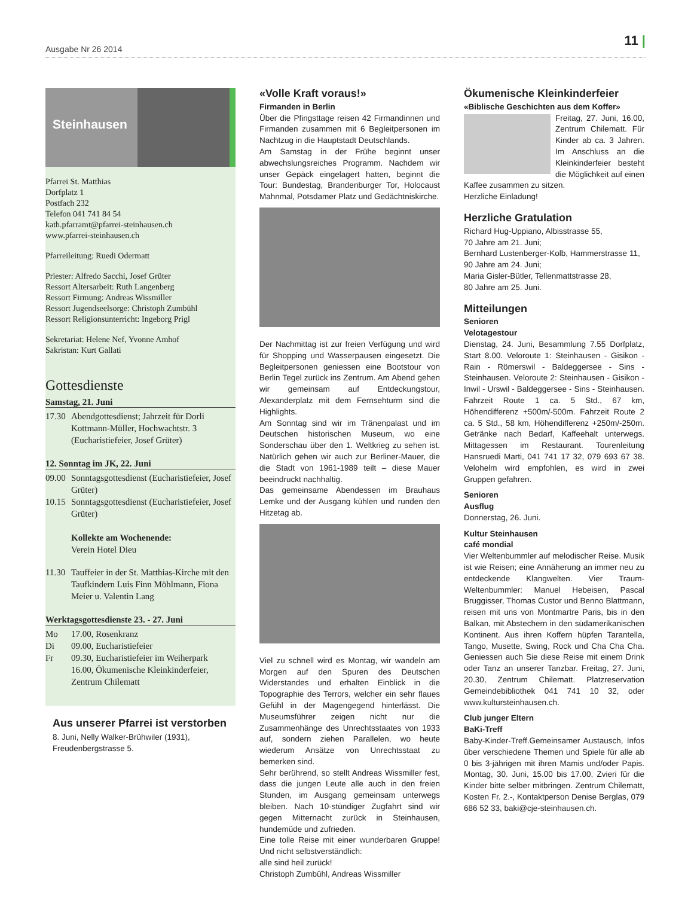Ausgabe Nr 26 2014
11 |
Steinhausen
Pfarrei St. Matthias
Dorfplatz 1
Postfach 232
Telefon 041 741 84 54
kath.pfarramt@pfarrei-steinhausen.ch
www.pfarrei-steinhausen.ch
Pfarreileitung: Ruedi Odermatt
Priester: Alfredo Sacchi, Josef Grüter
Ressort Altersarbeit: Ruth Langenberg
Ressort Firmung: Andreas Wissmiller
Ressort Jugendseelsorge: Christoph Zumbühl
Ressort Religionsunterricht: Ingeborg Prigl
Sekretariat: Helene Nef, Yvonne Amhof
Sakristan: Kurt Gallati
Gottesdienste
Samstag, 21. Juni
17.30
Abendgottesdienst; Jahrzeit für Dorli Kottmann-Müller, Hochwachtstr. 3 (Eucharistiefeier, Josef Grüter)
12. Sonntag im JK, 22. Juni
09.00
Sonntagsgottesdienst (Eucharistiefeier, Josef Grüter)
10.15
Sonntagsgottesdienst (Eucharistiefeier, Josef Grüter)
Kollekte am Wochenende:
Verein Hotel Dieu
11.30
Tauffeier in der St. Matthias-Kirche mit den Taufkindern Luis Finn Möhlmann, Fiona Meier u. Valentin Lang
Werktagsgottesdienste 23. - 27. Juni
Mo 17.00, Rosenkranz
Di 09.00, Eucharistiefeier
Fr 09.30, Eucharistiefeier im Weiherpark
16.00, Ökumenische Kleinkinderfeier, Zentrum Chilematt
Aus unserer Pfarrei ist verstorben
8. Juni, Nelly Walker-Brühwiler (1931), Freudenbergstrasse 5.
«Volle Kraft voraus!»
Firmanden in Berlin
Über die Pfingsttage reisen 42 Firmandinnen und Firmanden zusammen mit 6 Begleitpersonen im Nachtzug in die Hauptstadt Deutschlands.
Am Samstag in der Frühe beginnt unser abwechslungsreiches Programm. Nachdem wir unser Gepäck eingelagert hatten, beginnt die Tour: Bundestag, Brandenburger Tor, Holocaust Mahnmal, Potsdamer Platz und Gedächtniskirche.
Der Nachmittag ist zur freien Verfügung und wird für Shopping und Wasserpausen eingesetzt. Die Begleitpersonen geniessen eine Bootstour von Berlin Tegel zurück ins Zentrum. Am Abend gehen wir gemeinsam auf Entdeckungstour, Alexanderplatz mit dem Fernsehturm sind die Highlights.
Am Sonntag sind wir im Tränenpalast und im Deutschen historischen Museum, wo eine Sonderschau über den 1. Weltkrieg zu sehen ist. Natürlich gehen wir auch zur Berliner-Mauer, die die Stadt von 1961-1989 teilt – diese Mauer beeindruckt nachhaltig.
Das gemeinsame Abendessen im Brauhaus Lemke und der Ausgang kühlen und runden den Hitzetag ab.
Viel zu schnell wird es Montag, wir wandeln am Morgen auf den Spuren des Deutschen Widerstandes und erhalten Einblick in die Topographie des Terrors, welcher ein sehr flaues Gefühl in der Magengegend hinterlässt. Die Museumsführer zeigen nicht nur die Zusammenhänge des Unrechtsstaates von 1933 auf, sondern ziehen Parallelen, wo heute wiederum Ansätze von Unrechtsstaat zu bemerken sind.
Sehr berührend, so stellt Andreas Wissmiller fest, dass die jungen Leute alle auch in den freien Stunden, im Ausgang gemeinsam unterwegs bleiben. Nach 10-stündiger Zugfahrt sind wir gegen Mitternacht zurück in Steinhausen, hundemüde und zufrieden.
Eine tolle Reise mit einer wunderbaren Gruppe! Und nicht selbstverständlich:
alle sind heil zurück!
Christoph Zumbühl, Andreas Wissmiller
Ökumenische Kleinkinderfeier
«Biblische Geschichten aus dem Koffer»
Freitag, 27. Juni, 16.00, Zentrum Chilematt. Für Kinder ab ca. 3 Jahren. Im Anschluss an die Kleinkinderfeier besteht die Möglichkeit auf einen Kaffee zusammen zu sitzen.
Herzliche Einladung!
Herzliche Gratulation
Richard Hug-Uppiano, Albisstrasse 55,
70 Jahre am 21. Juni;
Bernhard Lustenberger-Kolb, Hammerstrasse 11,
90 Jahre am 24. Juni;
Maria Gisler-Bütler, Tellenmattstrasse 28,
80 Jahre am 25. Juni.
Mitteilungen
Senioren
Velotagestour
Dienstag, 24. Juni, Besammlung 7.55 Dorfplatz, Start 8.00. Veloroute 1: Steinhausen - Gisikon - Rain - Römerswil - Baldeggersee - Sins - Steinhausen. Veloroute 2: Steinhausen - Gisikon - Inwil - Urswil - Baldeggersee - Sins - Steinhausen. Fahrzeit Route 1 ca. 5 Std., 67 km, Höhendifferenz +500m/-500m. Fahrzeit Route 2 ca. 5 Std., 58 km, Höhendifferenz +250m/-250m. Getränke nach Bedarf, Kaffeehalt unterwegs. Mittagessen im Restaurant. Tourenleitung Hansruedi Marti, 041 741 17 32, 079 693 67 38. Velohelm wird empfohlen, es wird in zwei Gruppen gefahren.
Senioren
Ausflug
Donnerstag, 26. Juni.
Kultur Steinhausen
café mondial
Vier Weltenbummler auf melodischer Reise. Musik ist wie Reisen; eine Annäherung an immer neu zu entdeckende Klangwelten. Vier Traum-Weltenbummler: Manuel Hebeisen, Pascal Bruggisser, Thomas Custor und Benno Blattmann, reisen mit uns von Montmartre Paris, bis in den Balkan, mit Abstechern in den südamerikanischen Kontinent. Aus ihren Koffern hüpfen Tarantella, Tango, Musette, Swing, Rock und Cha Cha Cha. Geniessen auch Sie diese Reise mit einem Drink oder Tanz an unserer Tanzbar. Freitag, 27. Juni, 20.30, Zentrum Chilematt. Platzreservation Gemeindebibliothek 041 741 10 32, oder www.kultursteinhausen.ch.
Club junger Eltern
BaKi-Treff
Baby-Kinder-Treff.Gemeinsamer Austausch, Infos über verschiedene Themen und Spiele für alle ab 0 bis 3-jährigen mit ihren Mamis und/oder Papis. Montag, 30. Juni, 15.00 bis 17.00, Zvieri für die Kinder bitte selber mitbringen. Zentrum Chilematt, Kosten Fr. 2.-, Kontaktperson Denise Berglas, 079 686 52 33, baki@cje-steinhausen.ch.